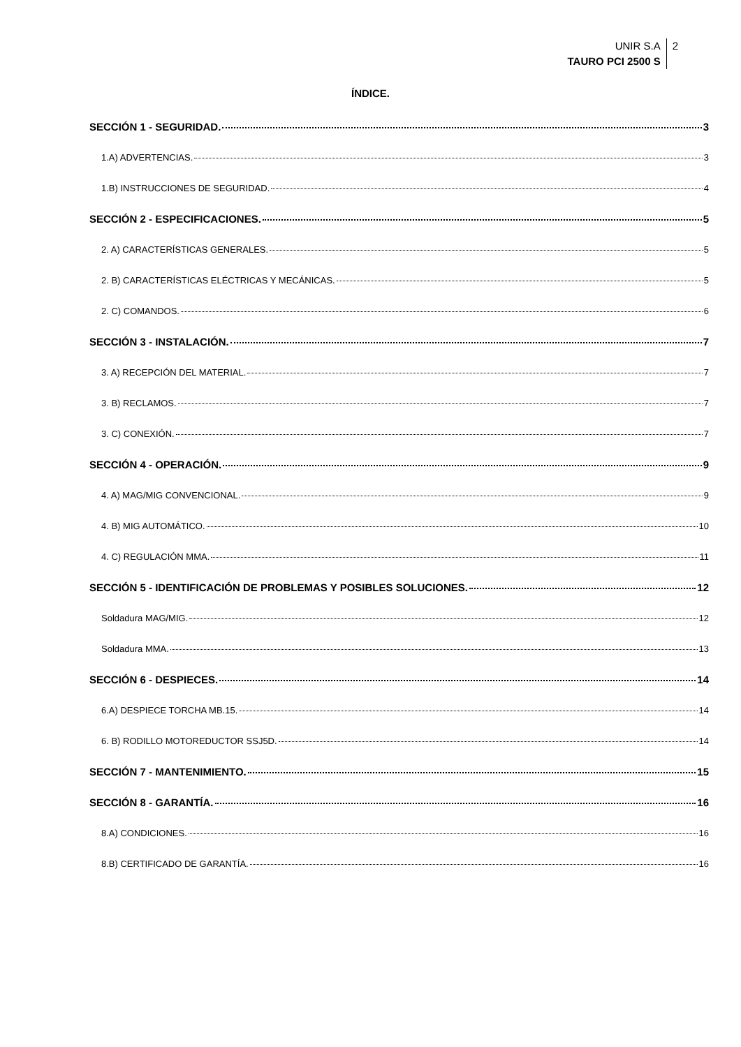UNIR S.A
TAURO PCI 2500 S
2
ÍNDICE.
SECCIÓN 1 - SEGURIDAD. 3
1.A) ADVERTENCIAS. 3
1.B) INSTRUCCIONES DE SEGURIDAD. 4
SECCIÓN 2 - ESPECIFICACIONES. 5
2. A) CARACTERÍSTICAS GENERALES. 5
2. B) CARACTERÍSTICAS ELÉCTRICAS Y MECÁNICAS. 5
2. C) COMANDOS. 6
SECCIÓN 3 - INSTALACIÓN. 7
3. A) RECEPCIÓN DEL MATERIAL. 7
3. B) RECLAMOS. 7
3. C) CONEXIÓN. 7
SECCIÓN 4 - OPERACIÓN. 9
4. A) MAG/MIG CONVENCIONAL. 9
4. B) MIG AUTOMÁTICO. 10
4. C) REGULACIÓN MMA. 11
SECCIÓN 5 - IDENTIFICACIÓN DE PROBLEMAS Y POSIBLES SOLUCIONES. 12
Soldadura MAG/MIG. 12
Soldadura MMA. 13
SECCIÓN 6 - DESPIECES. 14
6.A) DESPIECE TORCHA MB.15. 14
6. B) RODILLO MOTOREDUCTOR SSJ5D. 14
SECCIÓN 7 - MANTENIMIENTO. 15
SECCIÓN 8 - GARANTÍA. 16
8.A) CONDICIONES. 16
8.B) CERTIFICADO DE GARANTÍA. 16